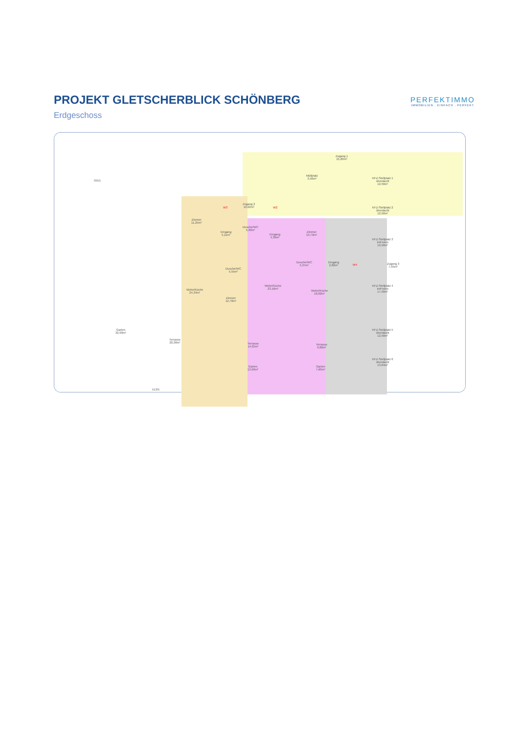PROJEKT GLETSCHERBLICK SCHÖNBERG
Erdgeschoss
PERFEKTIMMO
IMMOBILIEN . EINFACH . PERFEKT
705/1
Zugang 1
21,80m²
Müllplatz
3,56m²
KFZ-Stellplatz 1
überdacht
12,50m²
Zugang 2
19,02m²
W3 W2
KFZ-Stellplatz 2
überdacht
12,50m²
Zimmer
11,25m²
Dusche/WC
5,20m²
Eingang
5,11m²
Eingang
4,39m²
Zimmer
13,79m²
KFZ-Stellplatz 3
imFreien
12,50m²
Dusche/WC
5,37m²
Eingang
2,82m²
W4
Zugang 3
7,95m²
Dusche/WC
5,55m²
KFZ-Stellplatz 4
imFreien
17,50m²
Wohn/Küche
24,34m²
Wohn/Küche
23,16m²
Wohn/Küche
18,02m²
Zimmer
12,70m²
Garten
32,90m²
KFZ-Stellplatz 5
überdacht
12,50m²
Terrasse
20,38m²
Terrasse
14,05m²
Terrasse
9,80m²
KFZ-Stellplatz 6
überdacht
13,04m²
Garten
13,60m²
Garten
7,60m²
513/5